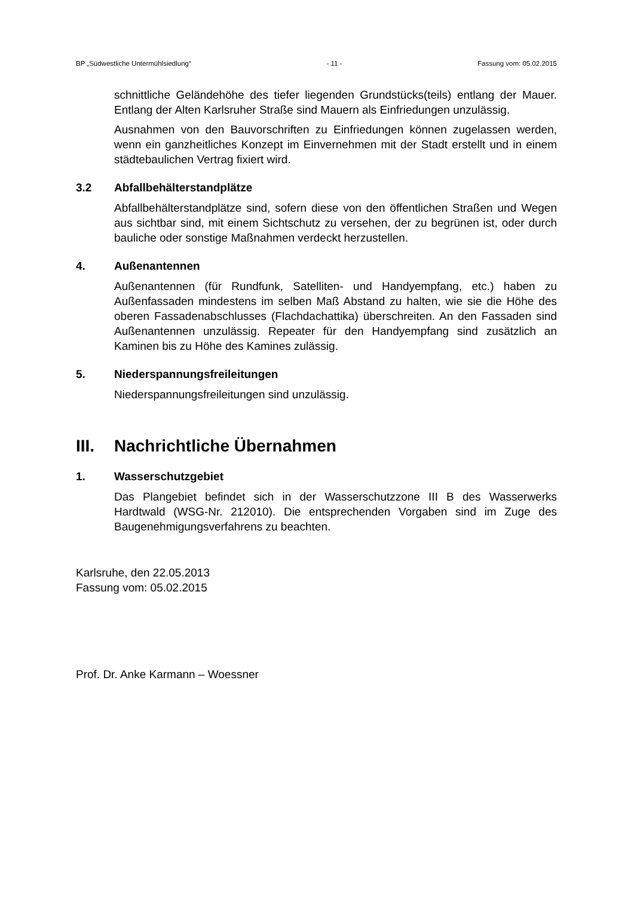BP „Südwestliche Untermühlsiedlung“- 11 - Fassung vom: 05.02.2015
schnittliche Geländehöhe des tiefer liegenden Grundstücks(teils) entlang der Mauer. Entlang der Alten Karlsruher Straße sind Mauern als Einfriedungen unzulässig.
Ausnahmen von den Bauvorschriften zu Einfriedungen können zugelassen werden, wenn ein ganzheitliches Konzept im Einvernehmen mit der Stadt erstellt und in einem städtebaulichen Vertrag fixiert wird.
3.2 Abfallbehälterstandplätze
Abfallbehälterstandplätze sind, sofern diese von den öffentlichen Straßen und Wegen aus sichtbar sind, mit einem Sichtschutz zu versehen, der zu begrünen ist, oder durch bauliche oder sonstige Maßnahmen verdeckt herzustellen.
4. Außenantennen
Außenantennen (für Rundfunk, Satelliten- und Handyempfang, etc.) haben zu Außenfassaden mindestens im selben Maß Abstand zu halten, wie sie die Höhe des oberen Fassadenabschlusses (Flachdachattika) überschreiten. An den Fassaden sind Außenantennen unzulässig. Repeater für den Handyempfang sind zusätzlich an Kaminen bis zu Höhe des Kamines zulässig.
5. Niederspannungsfreileitungen
Niederspannungsfreileitungen sind unzulässig.
III. Nachrichtliche Übernahmen
1. Wasserschutzgebiet
Das Plangebiet befindet sich in der Wasserschutzzone III B des Wasserwerks Hardtwald (WSG-Nr. 212010). Die entsprechenden Vorgaben sind im Zuge des Baugenehmigungsverfahrens zu beachten.
Karlsruhe, den 22.05.2013
Fassung vom: 05.02.2015
Prof. Dr. Anke Karmann – Woessner